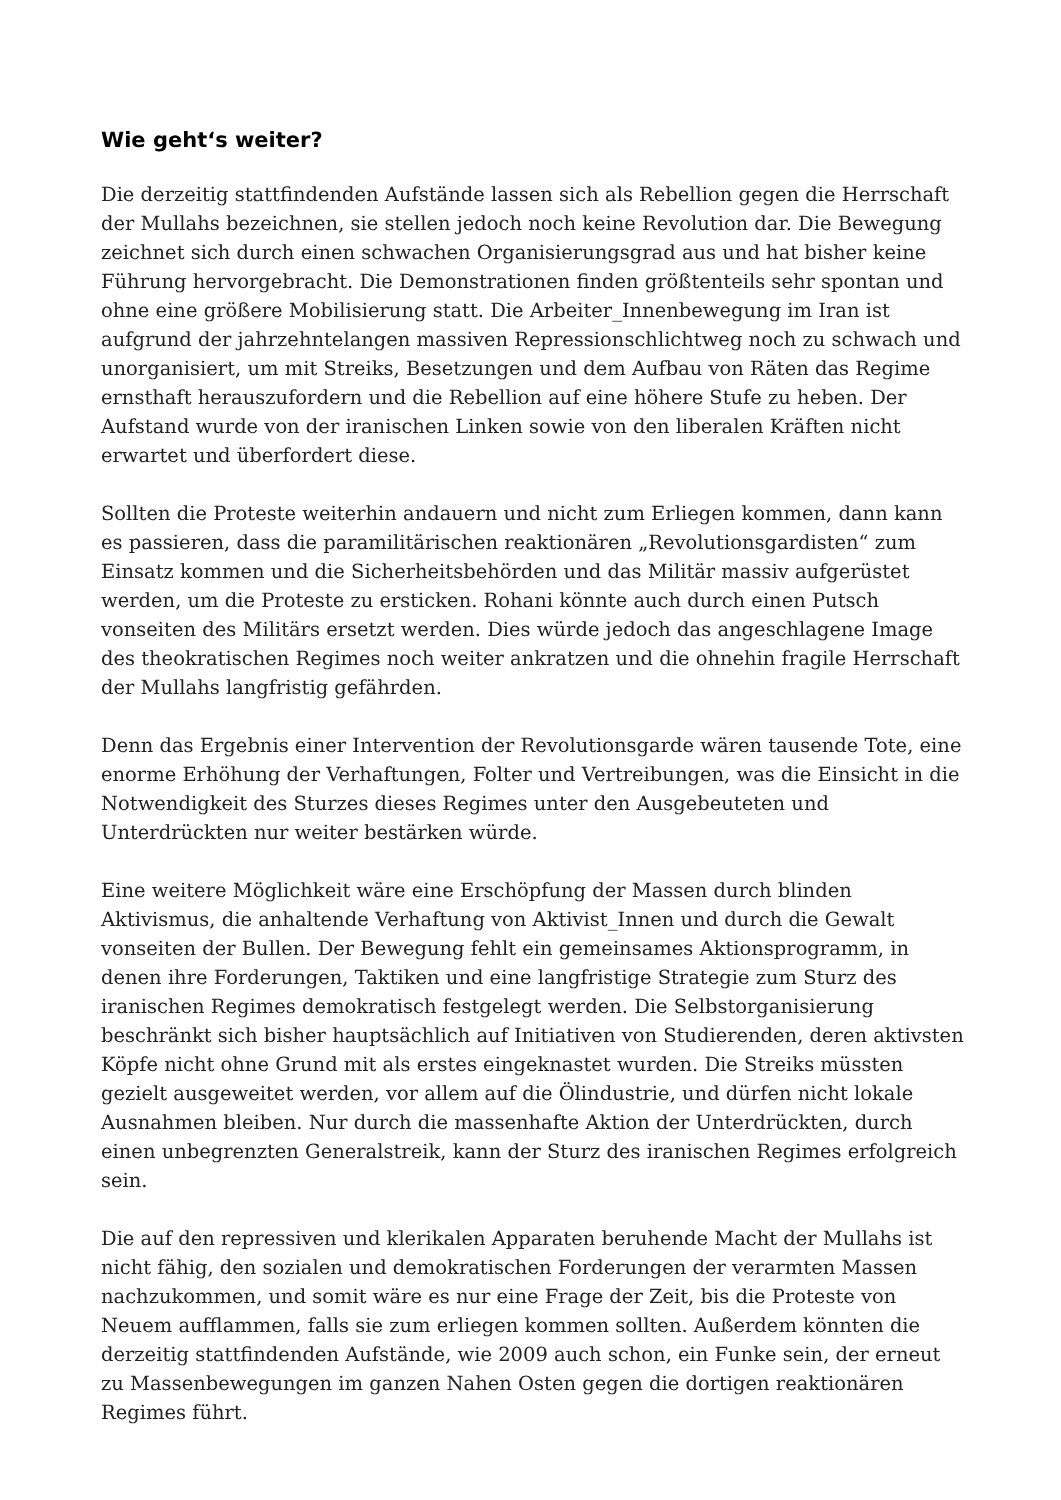Wie geht‘s weiter?
Die derzeitig stattfindenden Aufstände lassen sich als Rebellion gegen die Herrschaft der Mullahs bezeichnen, sie stellen jedoch noch keine Revolution dar. Die Bewegung zeichnet sich durch einen schwachen Organisierungsgrad aus und hat bisher keine Führung hervorgebracht. Die Demonstrationen finden größtenteils sehr spontan und ohne eine größere Mobilisierung statt. Die Arbeiter_Innenbewegung im Iran ist aufgrund der jahrzehntelangen massiven Repressionschlichtweg noch zu schwach und unorganisiert, um mit Streiks, Besetzungen und dem Aufbau von Räten das Regime ernsthaft herauszufordern und die Rebellion auf eine höhere Stufe zu heben. Der Aufstand wurde von der iranischen Linken sowie von den liberalen Kräften nicht erwartet und überfordert diese.
Sollten die Proteste weiterhin andauern und nicht zum Erliegen kommen, dann kann es passieren, dass die paramilitärischen reaktionären „Revolutionsgardisten“ zum Einsatz kommen und die Sicherheitsbehörden und das Militär massiv aufgerüstet werden, um die Proteste zu ersticken. Rohani könnte auch durch einen Putsch vonseiten des Militärs ersetzt werden. Dies würde jedoch das angeschlagene Image des theokratischen Regimes noch weiter ankratzen und die ohnehin fragile Herrschaft der Mullahs langfristig gefährden.
Denn das Ergebnis einer Intervention der Revolutionsgarde wären tausende Tote, eine enorme Erhöhung der Verhaftungen, Folter und Vertreibungen, was die Einsicht in die Notwendigkeit des Sturzes dieses Regimes unter den Ausgebeuteten und Unterdrückten nur weiter bestärken würde.
Eine weitere Möglichkeit wäre eine Erschöpfung der Massen durch blinden Aktivismus, die anhaltende Verhaftung von Aktivist_Innen und durch die Gewalt vonseiten der Bullen. Der Bewegung fehlt ein gemeinsames Aktionsprogramm, in denen ihre Forderungen, Taktiken und eine langfristige Strategie zum Sturz des iranischen Regimes demokratisch festgelegt werden. Die Selbstorganisierung beschränkt sich bisher hauptsächlich auf Initiativen von Studierenden, deren aktivsten Köpfe nicht ohne Grund mit als erstes eingeknastet wurden. Die Streiks müssten gezielt ausgeweitet werden, vor allem auf die Ölindustrie, und dürfen nicht lokale Ausnahmen bleiben. Nur durch die massenhafte Aktion der Unterdrückten, durch einen unbegrenzten Generalstreik, kann der Sturz des iranischen Regimes erfolgreich sein.
Die auf den repressiven und klerikalen Apparaten beruhende Macht der Mullahs ist nicht fähig, den sozialen und demokratischen Forderungen der verarmten Massen nachzukommen, und somit wäre es nur eine Frage der Zeit, bis die Proteste von Neuem aufflammen, falls sie zum erliegen kommen sollten. Außerdem könnten die derzeitig stattfindenden Aufstände, wie 2009 auch schon, ein Funke sein, der erneut zu Massenbewegungen im ganzen Nahen Osten gegen die dortigen reaktionären Regimes führt.